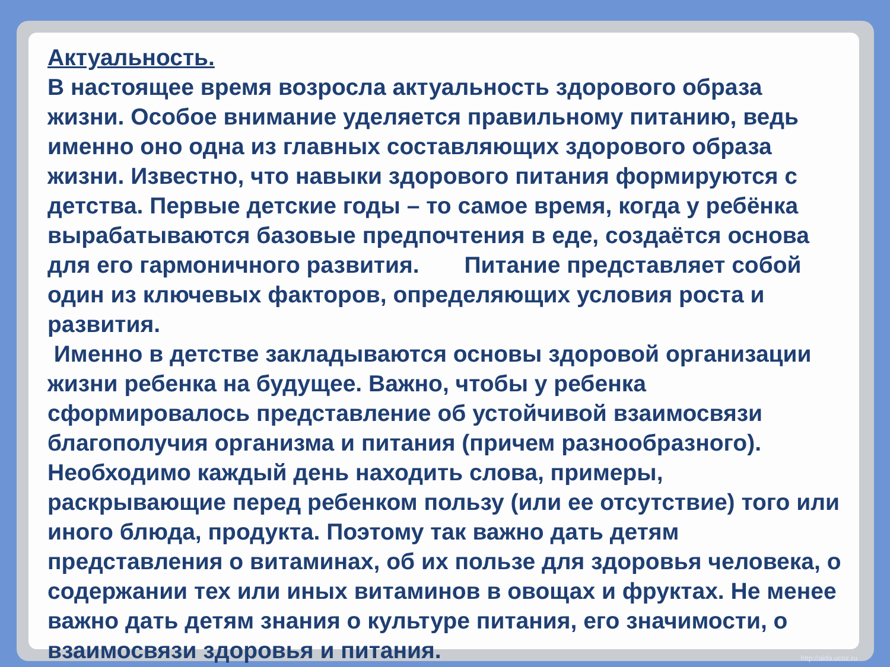Актуальность.
В настоящее время возросла актуальность здорового образа жизни. Особое внимание уделяется правильному питанию, ведь именно оно одна из главных составляющих здорового образа жизни. Известно, что навыки здорового питания формируются с детства. Первые детские годы – то самое время, когда у ребёнка вырабатываются базовые предпочтения в еде, создаётся основа для его гармоничного развития. Питание представляет собой один из ключевых факторов, определяющих условия роста и развития.
Именно в детстве закладываются основы здоровой организации жизни ребенка на будущее. Важно, чтобы у ребенка сформировалось представление об устойчивой взаимосвязи благополучия организма и питания (причем разнообразного). Необходимо каждый день находить слова, примеры, раскрывающие перед ребенком пользу (или ее отсутствие) того или иного блюда, продукта. Поэтому так важно дать детям представления о витаминах, об их пользе для здоровья человека, о содержании тех или иных витаминов в овощах и фруктах. Не менее важно дать детям знания о культуре питания, его значимости, о взаимосвязи здоровья и питания.
http://aida.ucoz.ru